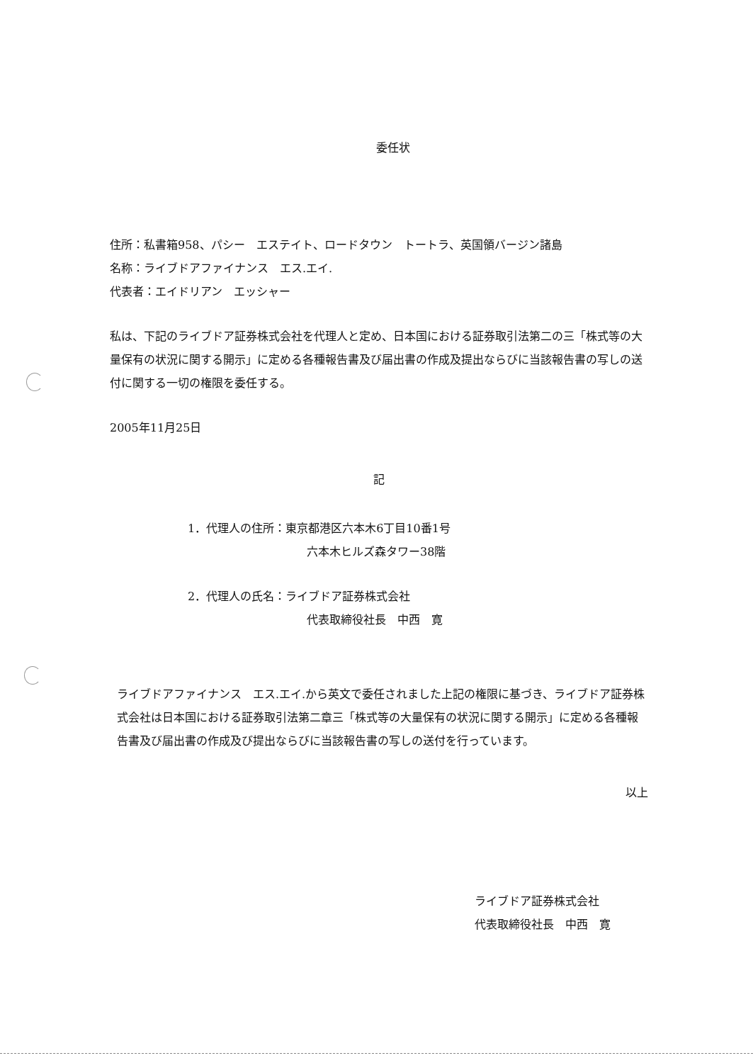委任状
住所：私書箱958、パシー　エステイト、ロードタウン　トートラ、英国領バージン諸島
名称：ライブドアファイナンス　エス.エイ.
代表者：エイドリアン　エッシャー
私は、下記のライブドア証券株式会社を代理人と定め、日本国における証券取引法第二の三「株式等の大量保有の状況に関する開示」に定める各種報告書及び届出書の作成及提出ならびに当該報告書の写しの送付に関する一切の権限を委任する。
2005年11月25日
記
1．代理人の住所：東京都港区六本木6丁目10番1号
六本木ヒルズ森タワー38階
2．代理人の氏名：ライブドア証券株式会社
代表取締役社長　中西　寛
ライブドアファイナンス　エス.エイ.から英文で委任されました上記の権限に基づき、ライブドア証券株式会社は日本国における証券取引法第二章三「株式等の大量保有の状況に関する開示」に定める各種報告書及び届出書の作成及び提出ならびに当該報告書の写しの送付を行っています。
以上
ライブドア証券株式会社
代表取締役社長　中西　寛